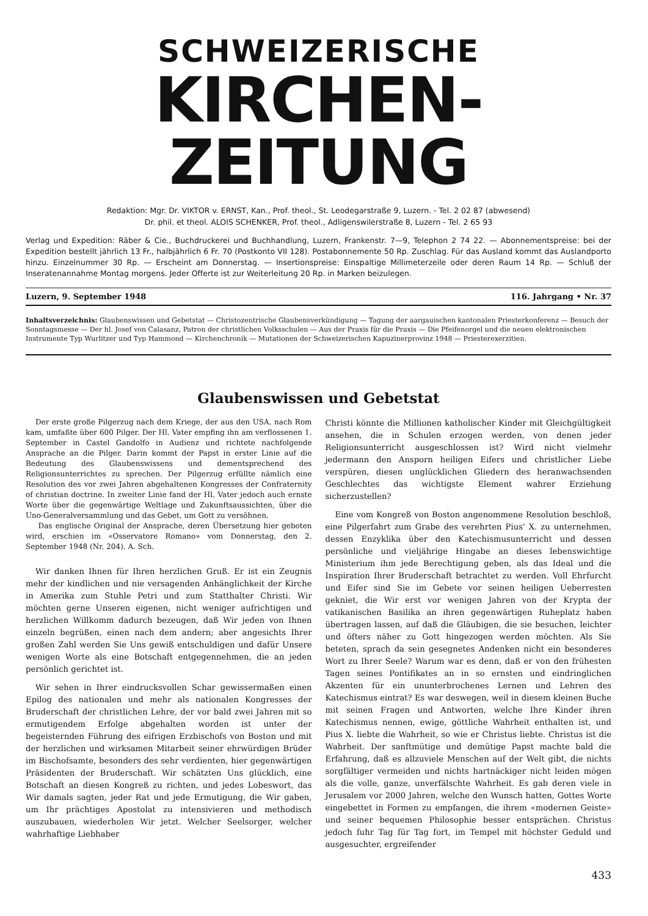SCHWEIZERISCHE
KIRCHEN-ZEITUNG
Redaktion: Mgr. Dr. VIKTOR v. ERNST, Kan., Prof. theol., St. Leodegarstraße 9, Luzern. - Tel. 2 02 87 (abwesend)
Dr. phil. et theol. ALOIS SCHENKER, Prof. theol., Adligenswilerstraße 8, Luzern - Tel. 2 65 93
Verlag und Expedition: Räber & Cie., Buchdruckerei und Buchhandlung, Luzern, Frankenstr. 7—9, Telephon 2 74 22. — Abonnementspreise: bei der Expedition bestellt jährlich 13 Fr., halbjährlich 6 Fr. 70 (Postkonto VII 128). Postabonnemente 50 Rp. Zuschlag. Für das Ausland kommt das Auslandporto hinzu. Einzelnummer 30 Rp. — Erscheint am Donnerstag. — Insertionspreise: Einspaltige Millimeterzeile oder deren Raum 14 Rp. — Schluß der Inseratenannahme Montag morgens. Jeder Offerte ist zur Weiterleitung 20 Rp. in Marken beizulegen.
Luzern, 9. September 1948 116. Jahrgang • Nr. 37
Inhaltsverzeichnis: Glaubenswissen und Gebetstat — Christozentrische Glaubensverkündigung — Tagung der aargauischen kantonalen Priesterkonferenz — Besuch der Sonntagsmesse — Der hl. Josef von Calasanz, Patron der christlichen Volksschulen — Aus der Praxis für die Praxis — Die Pfeifenorgel und die neuen elektronischen Instrumente Typ Wurlitzer und Typ Hammond — Kirchenchronik — Mutationen der Schweizerischen Kapuzinerprovinz 1948 — Priesterexerzitien.
Glaubenswissen und Gebetstat
Der erste große Pilgerzug nach dem Kriege, der aus den USA. nach Rom kam, umfaßte über 600 Pilger. Der Hl. Vater empfing ihn am verflossenen 1. September in Castel Gandolfo in Audienz und richtete nachfolgende Ansprache an die Pilger. Darin kommt der Papst in erster Linie auf die Bedeutung des Glaubenswissens und dementsprechend des Religionsunterrichtes zu sprechen. Der Pilgerzug erfüllte nämlich eine Resolution des vor zwei Jahren abgehaltenen Kongresses der Confraternity of christian doctrine. In zweiter Linie fand der Hl. Vater jedoch auch ernste Worte über die gegenwärtige Weltlage und Zukunftsaussichten, über die Uno-Generalversammlung und das Gebet, um Gott zu versöhnen.
Das englische Original der Ansprache, deren Übersetzung hier geboten wird, erschien im «Osservatore Romano» vom Donnerstag, den 2. September 1948 (Nr. 204). A. Sch.
Wir danken Ihnen für Ihren herzlichen Gruß. Er ist ein Zeugnis mehr der kindlichen und nie versagenden Anhänglichkeit der Kirche in Amerika zum Stuhle Petri und zum Statthalter Christi. Wir möchten gerne Unseren eigenen, nicht weniger aufrichtigen und herzlichen Willkomm dadurch bezeugen, daß Wir jeden von Ihnen einzeln begrüßen, einen nach dem andern; aber angesichts Ihrer großen Zahl werden Sie Uns gewiß entschuldigen und dafür Unsere wenigen Worte als eine Botschaft entgegennehmen, die an jeden persönlich gerichtet ist.
Wir sehen in Ihrer eindrucksvollen Schar gewissermaßen einen Epilog des nationalen und mehr als nationalen Kongresses der Bruderschaft der christlichen Lehre, der vor bald zwei Jahren mit so ermutigendem Erfolge abgehalten worden ist unter der begeisternden Führung des eifrigen Erzbischofs von Boston und mit der herzlichen und wirksamen Mitarbeit seiner ehrwürdigen Brüder im Bischofsamte, besonders des sehr verdienten, hier gegenwärtigen Präsidenten der Bruderschaft. Wir schätzten Uns glücklich, eine Botschaft an diesen Kongreß zu richten, und jedes Lobeswort, das Wir damals sagten, jeder Rat und jede Ermutigung, die Wir gaben, um Ihr prächtiges Apostolat zu intensivieren und methodisch auszubauen, wiederholen Wir jetzt. Welcher Seelsorger, welcher wahrhaftige Liebhaber
Christi könnte die Millionen katholischer Kinder mit Gleichgültigkeit ansehen, die in Schulen erzogen werden, von denen jeder Religionsunterricht ausgeschlossen ist? Wird nicht vielmehr jedermann den Ansporn heiligen Eifers und christlicher Liebe verspüren, diesen unglücklichen Gliedern des heranwachsenden Geschlechtes das wichtigste Element wahrer Erziehung sicherzustellen?
Eine vom Kongreß von Boston angenommene Resolution beschloß, eine Pilgerfahrt zum Grabe des verehrten Pius' X. zu unternehmen, dessen Enzyklika über den Katechismusunterricht und dessen persönliche und vieljährige Hingabe an dieses lebenswichtige Ministerium ihm jede Berechtigung geben, als das Ideal und die Inspiration Ihrer Bruderschaft betrachtet zu werden. Voll Ehrfurcht und Eifer sind Sie im Gebete vor seinen heiligen Ueberresten gekniet, die Wir erst vor wenigen Jahren von der Krypta der vatikanischen Basilika an ihren gegenwärtigen Ruheplatz haben übertragen lassen, auf daß die Gläubigen, die sie besuchen, leichter und öfters näher zu Gott hingezogen werden möchten. Als Sie beteten, sprach da sein gesegnetes Andenken nicht ein besonderes Wort zu Ihrer Seele? Warum war es denn, daß er von den frühesten Tagen seines Pontifikates an in so ernsten und eindringlichen Akzenten für ein ununterbrochenes Lernen und Lehren des Katechismus eintrat? Es war deswegen, weil in diesem kleinen Buche mit seinen Fragen und Antworten, welche Ihre Kinder ihren Katechismus nennen, ewige, göttliche Wahrheit enthalten ist, und Pius X. liebte die Wahrheit, so wie er Christus liebte. Christus ist die Wahrheit. Der sanftmütige und demütige Papst machte bald die Erfahrung, daß es allzuviele Menschen auf der Welt gibt, die nichts sorgfältiger vermeiden und nichts hartnäckiger nicht leiden mögen als die volle, ganze, unverfälschte Wahrheit. Es gab deren viele in Jerusalem vor 2000 Jahren, welche den Wunsch hatten, Gottes Worte eingebettet in Formen zu empfangen, die ihrem «modernen Geiste» und seiner bequemen Philosophie besser entsprächen. Christus jedoch fuhr Tag für Tag fort, im Tempel mit höchster Geduld und ausgesuchter, ergreifender
433